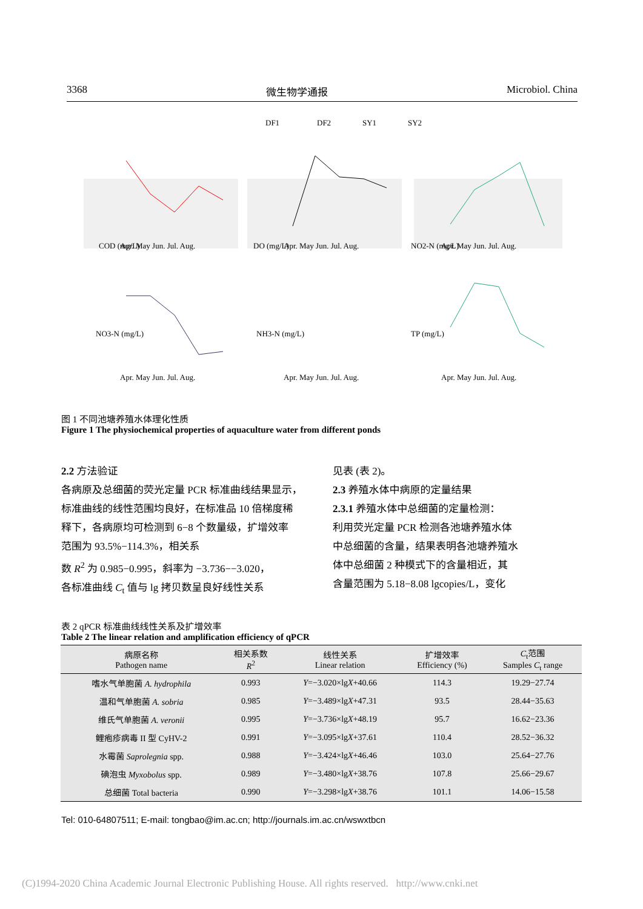3368 微生物学通报 Microbiol. China
DF1
DF2
SY1
SY2
COD (mg/L)
DO (mg/L)
NO2-N (mg/L)
Apr. May Jun. Jul. Aug.
Apr. May Jun. Jul. Aug.
Apr. May Jun. Jul. Aug.
Apr. May Jun. Jul. Aug.
Apr. May Jun. Jul. Aug.
Apr. May Jun. Jul. Aug.
NO3-N (mg/L)
NH3-N (mg/L)
TP (mg/L)
图 1 不同池塘养殖水体理化性质
Figure 1 The physiochemical properties of aquaculture water from different ponds
2.2 方法验证
各病原及总细菌的荧光定量 PCR 标准曲线结果显示，
标准曲线的线性范围均良好，在标准品 10 倍梯度稀
释下，各病原均可检测到 6−8 个数量级，扩增效率
范围为 93.5%−114.3%，相关系
数 R<sup>2</sup> 为 0.985−0.995，斜率为 −3.736−−3.020，
各标准曲线 C<sub>t</sub> 值与 lg 拷贝数呈良好线性关系
见表 (表 2)。
2.3 养殖水体中病原的定量结果
2.3.1 养殖水体中总细菌的定量检测：
利用荧光定量 PCR 检测各池塘养殖水体
中总细菌的含量，结果表明各池塘养殖水
体中总细菌 2 种模式下的含量相近，其
含量范围为 5.18−8.08 lgcopies/L，变化
表 2 qPCR 标准曲线线性关系及扩增效率
Table 2 The linear relation and amplification efficiency of qPCR
| 病原名称 Pathogen name | 相关系数 R<sup>2</sup> | 线性关系 Linear relation | 扩增效率 Efficiency (%) | C<sub>t</sub>范围 Samples C<sub>t</sub> range |
| --- | --- | --- | --- | --- |
| 嗜水气单胞菌 A. hydrophila | 0.993 | Y =−3.020×lg X +40.66 | 114.3 | 19.29−27.74 |
| 温和气单胞菌 A. sobria | 0.985 | Y =−3.489×lg X +47.31 | 93.5 | 28.44−35.63 |
| 维氏气单胞菌 A. veronii | 0.995 | Y =−3.736×lg X +48.19 | 95.7 | 16.62−23.36 |
| 鲤疱疹病毒 II 型 CyHV-2 | 0.991 | Y =−3.095×lg X +37.61 | 110.4 | 28.52−36.32 |
| 水霉菌 Saprolegnia spp. | 0.988 | Y =−3.424×lg X +46.46 | 103.0 | 25.64−27.76 |
| 碘泡虫 Myxobolus spp. | 0.989 | Y =−3.480×lg X +38.76 | 107.8 | 25.66−29.67 |
| 总细菌 Total bacteria | 0.990 | Y =−3.298×lg X +38.76 | 101.1 | 14.06−15.58 |
Tel: 010-64807511; E-mail: tongbao@im.ac.cn; http://journals.im.ac.cn/wswxtbcn
(C)1994-2020 China Academic Journal Electronic Publishing House. All rights reserved. http://www.cnki.net